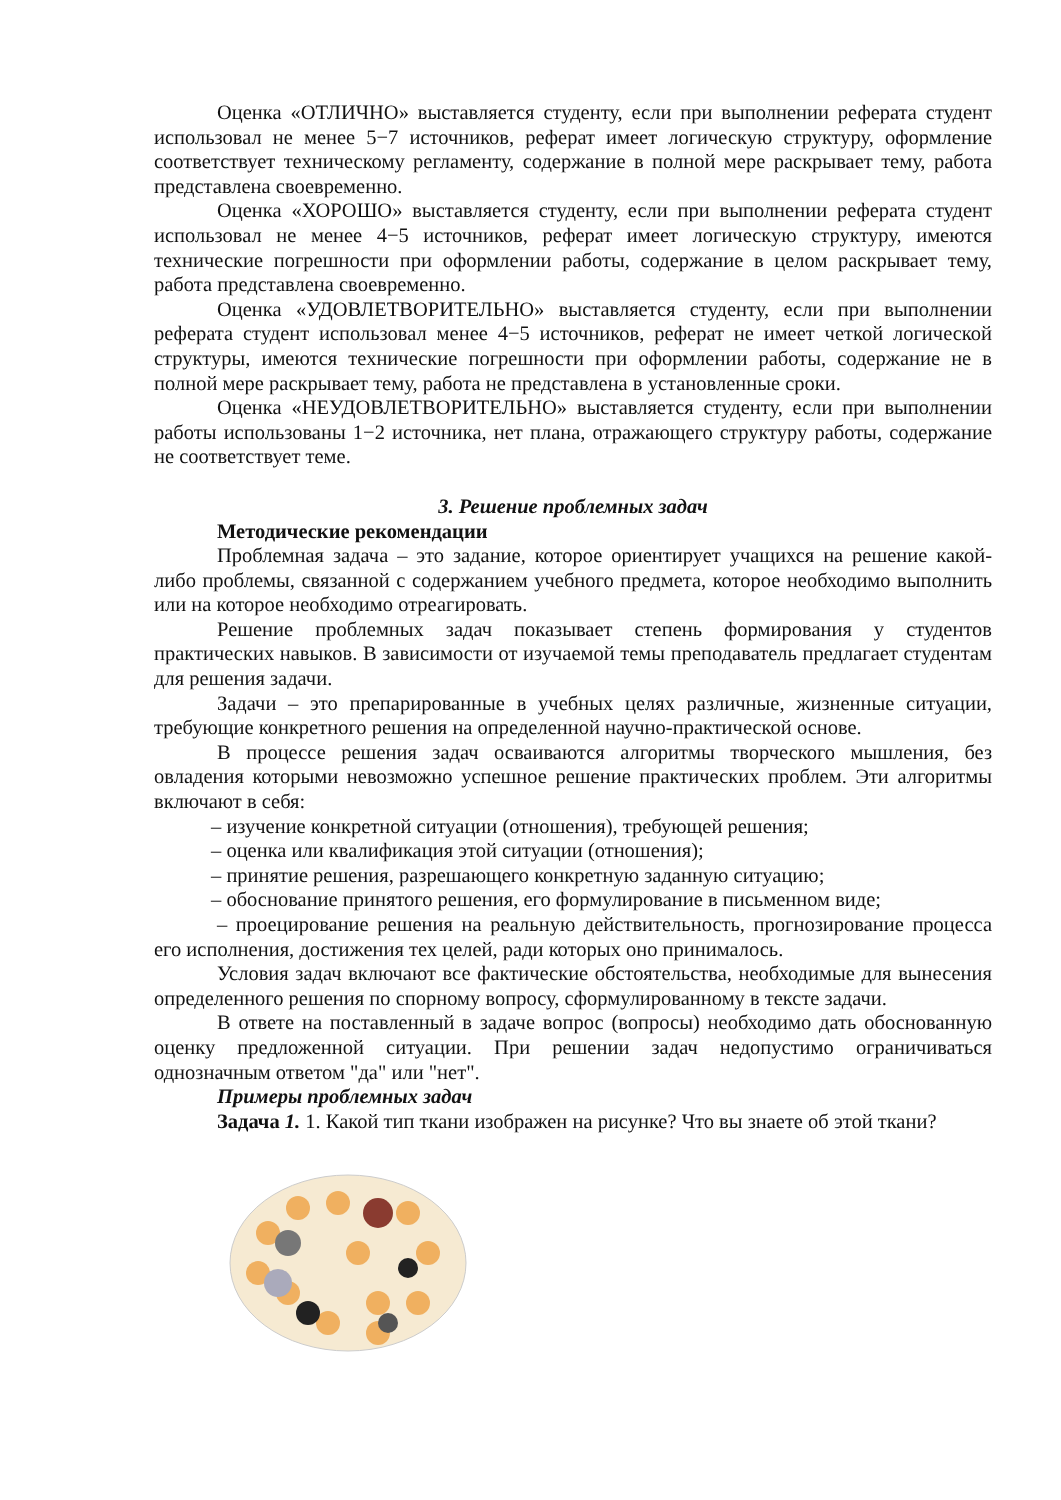Оценка «ОТЛИЧНО» выставляется студенту, если при выполнении реферата студент использовал не менее 5−7 источников, реферат имеет логическую структуру, оформление соответствует техническому регламенту, содержание в полной мере раскрывает тему, работа представлена своевременно.
Оценка «ХОРОШО» выставляется студенту, если при выполнении реферата студент использовал не менее 4−5 источников, реферат имеет логическую структуру, имеются технические погрешности при оформлении работы, содержание в целом раскрывает тему, работа представлена своевременно.
Оценка «УДОВЛЕТВОРИТЕЛЬНО» выставляется студенту, если при выполнении реферата студент использовал менее 4−5 источников, реферат не имеет четкой логической структуры, имеются технические погрешности при оформлении работы, содержание не в полной мере раскрывает тему, работа не представлена в установленные сроки.
Оценка «НЕУДОВЛЕТВОРИТЕЛЬНО» выставляется студенту, если при выполнении работы использованы 1−2 источника, нет плана, отражающего структуру работы, содержание не соответствует теме.
3. Решение проблемных задач
Методические рекомендации
Проблемная задача – это задание, которое ориентирует учащихся на решение какой-либо проблемы, связанной с содержанием учебного предмета, которое необходимо выполнить или на которое необходимо отреагировать.
Решение проблемных задач показывает степень формирования у студентов практических навыков. В зависимости от изучаемой темы преподаватель предлагает студентам для решения задачи.
Задачи – это препарированные в учебных целях различные, жизненные ситуации, требующие конкретного решения на определенной научно-практической основе.
В процессе решения задач осваиваются алгоритмы творческого мышления, без овладения которыми невозможно успешное решение практических проблем. Эти алгоритмы включают в себя:
– изучение конкретной ситуации (отношения), требующей решения;
– оценка или квалификация этой ситуации (отношения);
– принятие решения, разрешающего конкретную заданную ситуацию;
– обоснование принятого решения, его формулирование в письменном виде;
– проецирование решения на реальную действительность, прогнозирование процесса его исполнения, достижения тех целей, ради которых оно принималось.
Условия задач включают все фактические обстоятельства, необходимые для вынесения определенного решения по спорному вопросу, сформулированному в тексте задачи.
В ответе на поставленный в задаче вопрос (вопросы) необходимо дать обоснованную оценку предложенной ситуации. При решении задач недопустимо ограничиваться однозначным ответом "да" или "нет".
Примеры проблемных задач
Задача 1. 1. Какой тип ткани изображен на рисунке? Что вы знаете об этой ткани?